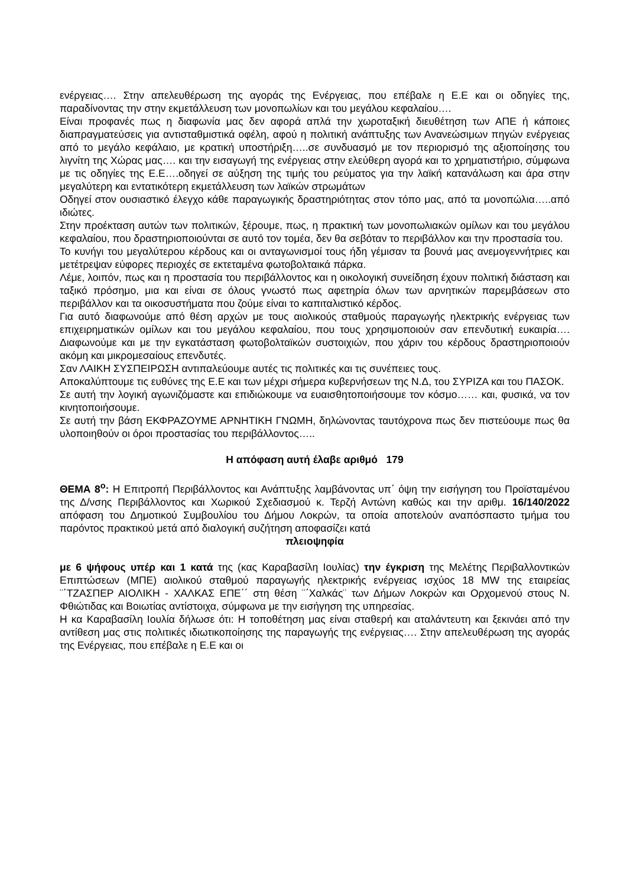ενέργειας…. Στην απελευθέρωση της αγοράς της Ενέργειας, που επέβαλε η Ε.Ε και οι οδηγίες της, παραδίνοντας την στην εκμετάλλευση των μονοπωλίων και του μεγάλου κεφαλαίου….
Είναι προφανές πως η διαφωνία μας δεν αφορά απλά την χωροταξική διευθέτηση των ΑΠΕ ή κάποιες διαπραγματεύσεις για αντισταθμιστικά οφέλη, αφού η πολιτική ανάπτυξης των Ανανεώσιμων πηγών ενέργειας από το μεγάλο κεφάλαιο, με κρατική υποστήριξη…..σε συνδυασμό με τον περιορισμό της αξιοποίησης του λιγνίτη της Χώρας μας…. και την εισαγωγή της ενέργειας στην ελεύθερη αγορά και το χρηματιστήριο, σύμφωνα με τις οδηγίες της Ε.Ε….οδηγεί σε αύξηση της τιμής του ρεύματος για την λαϊκή κατανάλωση και άρα στην μεγαλύτερη και εντατικότερη εκμετάλλευση των λαϊκών στρωμάτων
Οδηγεί στον ουσιαστικό έλεγχο κάθε παραγωγικής δραστηριότητας στον τόπο μας, από τα μονοπώλια…..από ιδιώτες.
Στην προέκταση αυτών των πολιτικών, ξέρουμε, πως, η πρακτική των μονοπωλιακών ομίλων και του μεγάλου κεφαλαίου, που δραστηριοποιούνται σε αυτό τον τομέα, δεν θα σεβόταν το περιβάλλον και την προστασία του.
Το κυνήγι του μεγαλύτερου κέρδους και οι ανταγωνισμοί τους ήδη γέμισαν τα βουνά μας ανεμογεννήτριες και μετέτρεψαν εύφορες περιοχές σε εκτεταμένα φωτοβολταικά πάρκα.
Λέμε, λοιπόν, πως και η προστασία του περιβάλλοντος και η οικολογική συνείδηση έχουν πολιτική διάσταση και ταξικό πρόσημο, μια και είναι σε όλους γνωστό πως αφετηρία όλων των αρνητικών παρεμβάσεων στο περιβάλλον και τα οικοσυστήματα που ζούμε είναι το καπιταλιστικό κέρδος.
Για αυτό διαφωνούμε από θέση αρχών με τους αιολικούς σταθμούς παραγωγής ηλεκτρικής ενέργειας των επιχειρηματικών ομίλων και του μεγάλου κεφαλαίου, που τους χρησιμοποιούν σαν επενδυτική ευκαιρία…. Διαφωνούμε και με την εγκατάσταση φωτοβολταϊκών συστοιχιών, που χάριν του κέρδους δραστηριοποιούν ακόμη και μικρομεσαίους επενδυτές.
Σαν ΛΑΙΚΗ ΣΥΣΠΕΙΡΩΣΗ αντιπαλεύουμε αυτές τις πολιτικές και τις συνέπειες τους.
Αποκαλύπτουμε τις ευθύνες της Ε.Ε και των μέχρι σήμερα κυβερνήσεων της Ν.Δ, του ΣΥΡΙΖΑ και του ΠΑΣΟΚ.
Σε αυτή την λογική αγωνιζόμαστε και επιδιώκουμε να ευαισθητοποιήσουμε τον κόσμο…… και, φυσικά, να τον κινητοποιήσουμε.
Σε αυτή την βάση ΕΚΦΡΑΖΟΥΜΕ ΑΡΝΗΤΙΚΗ ΓΝΩΜΗ, δηλώνοντας ταυτόχρονα πως δεν πιστεύουμε πως θα υλοποιηθούν οι όροι προστασίας του περιβάλλοντος…..
Η απόφαση αυτή έλαβε αριθμό 179
ΘΕΜΑ 8<sup>ο</sup>: Η Επιτροπή Περιβάλλοντος και Ανάπτυξης λαμβάνοντας υπ΄ όψη την εισήγηση του Προϊσταμένου της Δ/νσης Περιβάλλοντος και Χωρικού Σχεδιασμού κ. Τερζή Αντώνη καθώς και την αριθμ. 16/140/2022 απόφαση του Δημοτικού Συμβουλίου του Δήμου Λοκρών, τα οποία αποτελούν αναπόσπαστο τμήμα του παρόντος πρακτικού μετά από διαλογική συζήτηση αποφασίζει κατά
πλειοψηφία
με 6 ψήφους υπέρ και 1 κατά της (κας Καραβασίλη Ιουλίας) την έγκριση της Μελέτης Περιβαλλοντικών Επιπτώσεων (ΜΠΕ) αιολικού σταθμού παραγωγής ηλεκτρικής ενέργειας ισχύος 18 MW της εταιρείας ¨΄ΤΖΑΣΠΕΡ ΑΙΟΛΙΚΗ - ΧΑΛΚΑΣ ΕΠΕ΄΄ στη θέση ¨΄Χαλκάς¨ των Δήμων Λοκρών και Ορχομενού στους Ν. Φθιώτιδας και Βοιωτίας αντίστοιχα, σύμφωνα με την εισήγηση της υπηρεσίας.
Η κα Καραβασίλη Ιουλία δήλωσε ότι: Η τοποθέτηση μας είναι σταθερή και αταλάντευτη και ξεκινάει από την αντίθεση μας στις πολιτικές ιδιωτικοποίησης της παραγωγής της ενέργειας…. Στην απελευθέρωση της αγοράς της Ενέργειας, που επέβαλε η Ε.Ε και οι